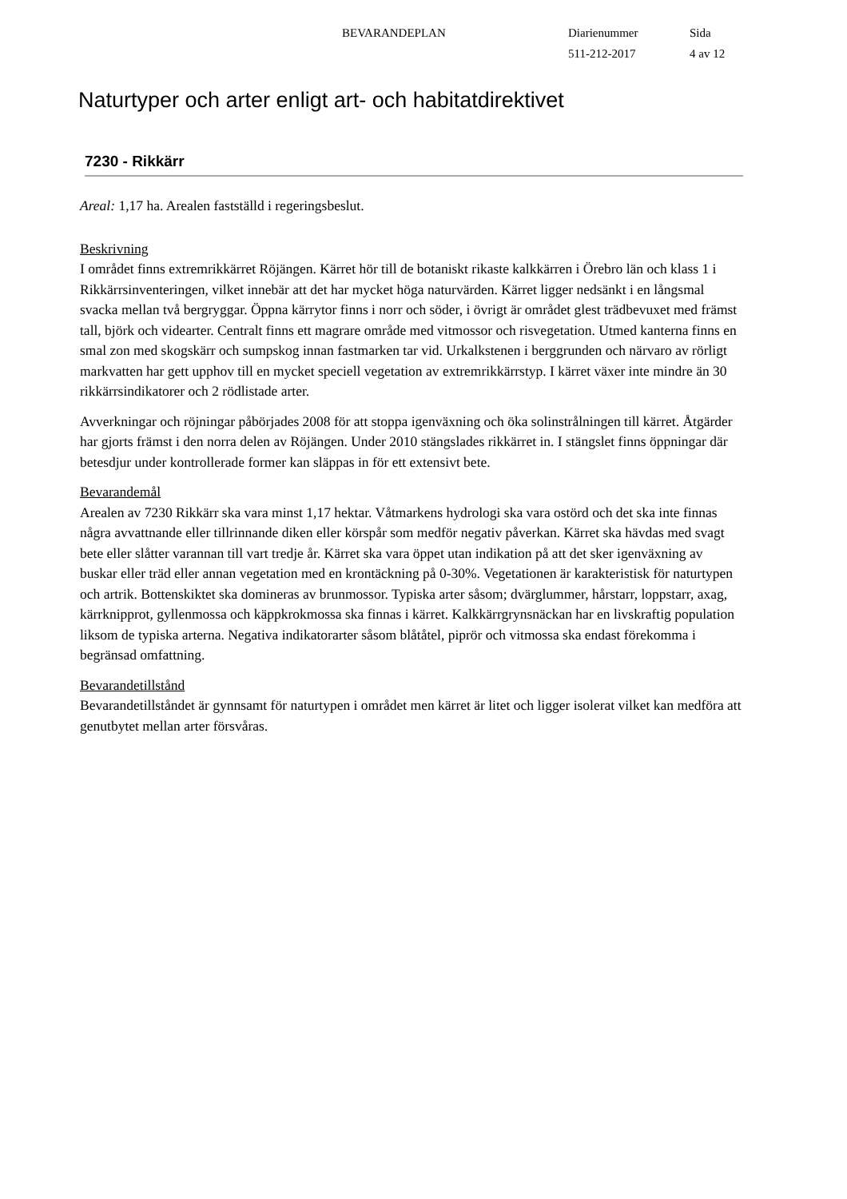BEVARANDEPLAN Diarienummer
511-212-2017
Sida
4 av 12
Naturtyper och arter enligt art- och habitatdirektivet
7230 - Rikkärr
Areal: 1,17 ha. Arealen fastställd i regeringsbeslut.
Beskrivning
I området finns extremrikkärret Röjängen. Kärret hör till de botaniskt rikaste kalkkärren i Örebro län och klass 1 i Rikkärrsinventeringen, vilket innebär att det har mycket höga naturvärden. Kärret ligger nedsänkt i en långsmal svacka mellan två bergryggar. Öppna kärrytor finns i norr och söder, i övrigt är området glest trädbevuxet med främst tall, björk och videarter. Centralt finns ett magrare område med vitmossor och risvegetation. Utmed kanterna finns en smal zon med skogskärr och sumpskog innan fastmarken tar vid. Urkalkstenen i berggrunden och närvaro av rörligt markvatten har gett upphov till en mycket speciell vegetation av extremrikkärrstyp. I kärret växer inte mindre än 30 rikkärrsindikatorer och 2 rödlistade arter.
Avverkningar och röjningar påbörjades 2008 för att stoppa igenväxning och öka solinstrålningen till kärret. Åtgärder har gjorts främst i den norra delen av Röjängen. Under 2010 stängslades rikkärret in. I stängslet finns öppningar där betesdjur under kontrollerade former kan släppas in för ett extensivt bete.
Bevarandemål
Arealen av 7230 Rikkärr ska vara minst 1,17 hektar. Våtmarkens hydrologi ska vara ostörd och det ska inte finnas några avvattnande eller tillrinnande diken eller körspår som medför negativ påverkan. Kärret ska hävdas med svagt bete eller slåtter varannan till vart tredje år. Kärret ska vara öppet utan indikation på att det sker igenväxning av buskar eller träd eller annan vegetation med en krontäckning på 0-30%. Vegetationen är karakteristisk för naturtypen och artrik. Bottenskiktet ska domineras av brunmossor. Typiska arter såsom; dvärglummer, hårstarr, loppstarr, axag, kärrknipprot, gyllenmossa och käppkrokmossa ska finnas i kärret. Kalkkärrgrynsnäckan har en livskraftig population liksom de typiska arterna. Negativa indikatorarter såsom blåtåtel, piprör och vitmossa ska endast förekomma i begränsad omfattning.
Bevarandetillstånd
Bevarandetillståndet är gynnsamt för naturtypen i området men kärret är litet och ligger isolerat vilket kan medföra att genutbytet mellan arter försvåras.